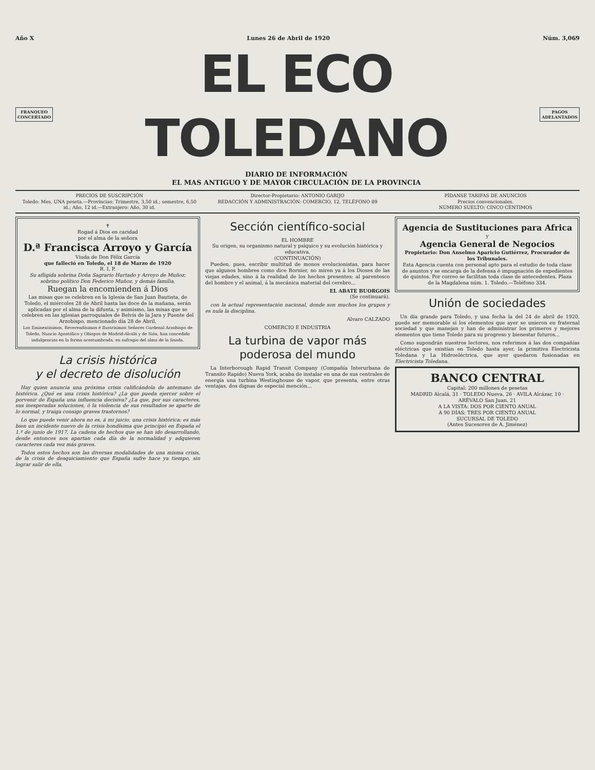Año X Lunes 26 de Abril de 1920 Núm. 3,069
FRANQUEO
CONCERTADO
EL ECO TOLEDANO
DIARIO DE INFORMACIÓN
EL MAS ANTIGUO Y DE MAYOR CIRCULACIÓN DE LA PROVINCIA
PAGOS
ADELANTADOS
PRECIOS DE SUSCRIPCIÓN
Toledo: Mes, UNA peseta.—Provincias: Trimestre, 3,50 id.; semestre, 6,50 id.; Año, 12 id.—Extranjero: Año, 30 id.
Director-Propietario: ANTONIO GARIJO
REDACCIÓN Y ADMINISTRACIÓN: COMERCIO, 12, TELÉFONO 89
PÍDANSE TARIFAS DE ANUNCIOS
Precios convencionales.
NÚMERO SUELTO: CINCO CÉNTIMOS
✝
Rogad á Dios en caridad
por el alma de la señora
D.ª Francisca Arroyo y García
Viuda de Don Félix García
que falleció en Toledo, el 18 de Marzo de 1920
R. I. P.
Su afligida sobrina Doña Sagrario Hurtado y Arroyo de Muñoz; sobrino político Don Federico Muñoz, y demás familia,
Ruegan la encomienden á Dios
Las misas que se celebren en la Iglesia de San Juan Bautista, de Toledo, el miércoles 28 de Abril hasta las doce de la mañana, serán aplicadas por el alma de la difunta, y asimismo, las misas que se celebren en las iglesias parroquiales de Belvís de la Jara y Puente del Arzobispo, mencionado día 28 de Abril.
Los Eminentísimos, Reverendísimos é Ilustrísimos Señores Cardenal Arzobispo de Toledo, Nuncio Apostólico y Obispos de Madrid-Alcalá y de Sión, han concedido indulgencias en la forma acostumbrada, en sufragio del alma de la finada.
La crisis histórica
y el decreto de disolución
Hay quien anuncia una próxima crisis calificándola de antemano de histórica. ¿Qué es una crisis histórica? ¿La que pueda ejercer sobre el porvenir de España una influencia decisiva? ¿La que, por sus caracteres, sus inesperadas soluciones, ó la violencia de sus resultados se aparte de lo normal, y traiga consigo graves trastornos?
Lo que puede venir ahora no es, á mi juicio, una crisis histórica; es más bien un incidente nuevo de la crisis hondísima que principió en España el 1.º de junio de 1917. La cadena de hechos que se han ido desarrollando, desde entonces nos apartan cada día de la normalidad y adquieren caracteres cada vez más graves.
Todos estos hechos son las diversas modalidades de una misma crisis, de la crisis de desquiciamiento que España sufre hace ya tiempo, sin lograr salir de ella.
Sección científico-social
EL HOMBRE
Su origen, su organismo natural y psíquico y su evolución histórica y educativa.
(CONTINUACIÓN)
Pueden, pues, escribir multitud de monos evolucionistas, para hacer que algunos hombres como dice Bornier, no miren ya á los Dioses de las viejas edades, sino á la realidad de los hechos presentes; al parentesco del hombre y el animal, á la mecánica material del cerebro...
EL ABATE BUORGOIS
(Se continuará).
con la actual representación nacional, donde son muchos los grupos y es nula la disciplina.
Alvaro CALZADO
COMERCIO E INDUSTRIA
La turbina de vapor más poderosa del mundo
La Interborough Rapid Transit Company (Compañía Interurbana de Transito Rapido) Nueva York, acaba de instalar en una de sus centrales de energía una turbina Westinghouse de vapor, que presenta, entre otras ventajas, dos dignas de especial mención...
Agencia de Sustituciones para Africa
y
Agencia General de Negocios
Propietario: Don Anselmo Aparicio Gutiérrez, Procurador de los Tribunales.
Esta Agencia cuenta con personal apto para el estudio de toda clase de asuntos y se encarga de la defensa é impugnación de expedientes de quintos. Por correo se facilitan toda clase de antecedentes. Plaza de la Magdalena núm. 1. Toledo.—Teléfono 334.
Unión de sociedades
Un día grande para Toledo, y una fecha la del 24 de abril de 1920, puede ser memorable si los elementos que ayer se unieron en fraternal sociedad y que manejan y han de administrar los primeros y mejores elementos que tiene Toledo para su progreso y bienestar futuros...
Como supondrán nuestros lectores, nos referimos á las dos compañías eléctricas que existían en Toledo hasta ayer, la primitiva Electricista Toledana y La Hidroeléctrica, que ayer quedaron fusionadas en Electricista Toledana.
BANCO CENTRAL
Capital: 200 millones de pesetas
MADRID Alcalá, 31 · TOLEDO Nueva, 26 · AVILA Alcázar, 10 · ARÉVALO San Juan, 21
A LA VISTA: DOS POR CIENTO ANUAL
A 90 DÍAS: TRES POR CIENTO ANUAL
SUCURSAL DE TOLEDO
(Antes Sucesores de A. Jiménez)